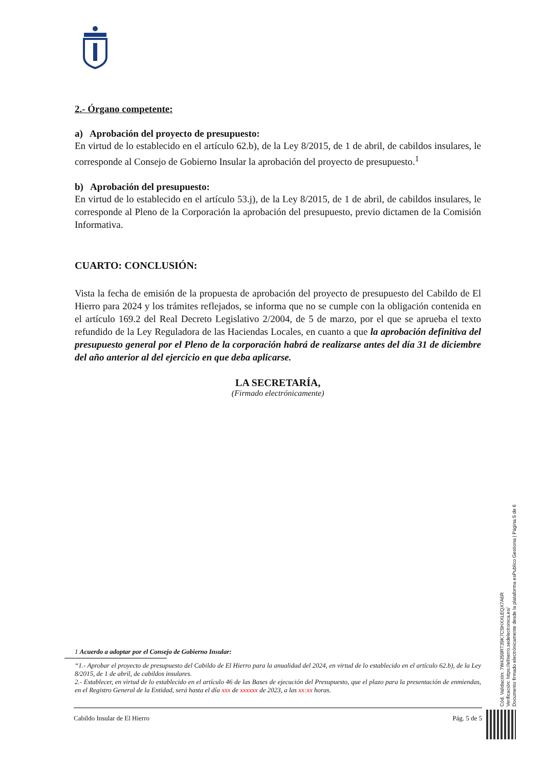2.- Órgano competente:
a) Aprobación del proyecto de presupuesto:
En virtud de lo establecido en el artículo 62.b), de la Ley 8/2015, de 1 de abril, de cabildos insulares, le corresponde al Consejo de Gobierno Insular la aprobación del proyecto de presupuesto.<sup>1</sup>
b) Aprobación del presupuesto:
En virtud de lo establecido en el artículo 53.j), de la Ley 8/2015, de 1 de abril, de cabildos insulares, le corresponde al Pleno de la Corporación la aprobación del presupuesto, previo dictamen de la Comisión Informativa.
CUARTO: CONCLUSIÓN:
Vista la fecha de emisión de la propuesta de aprobación del proyecto de presupuesto del Cabildo de El Hierro para 2024 y los trámites reflejados, se informa que no se cumple con la obligación contenida en el artículo 169.2 del Real Decreto Legislativo 2/2004, de 5 de marzo, por el que se aprueba el texto refundido de la Ley Reguladora de las Haciendas Locales, en cuanto a que la aprobación definitiva del presupuesto general por el Pleno de la corporación habrá de realizarse antes del día 31 de diciembre del año anterior al del ejercicio en que deba aplicarse.
LA SECRETARÍA,
(Firmado electrónicamente)
1 Acuerdo a adoptar por el Consejo de Gobierno Insular:
“1.- Aprobar el proyecto de presupuesto del Cabildo de El Hierro para la anualidad del 2024, en virtud de lo establecido en el artículo 62.b), de la Ley 8/2015, de 1 de abril, de cabildos insulares.
2.- Establecer, en virtud de lo establecido en el artículo 46 de las Bases de ejecución del Presupuesto, que el plazo para la presentación de enmiendas, en el Registro General de la Entidad, será hasta el día xxx de xxxxxx de 2023, a las xx:xx horas.
Cabildo Insular de El Hierro Pág. 5 de 5
Cód. Validación: 7W4359RT39K7CSHXXLEQX7A6R
Verificación: https://elhierro.sedelectronica.es/
Documento firmado electrónicamente desde la plataforma esPublico Gestiona | Página 5 de 6